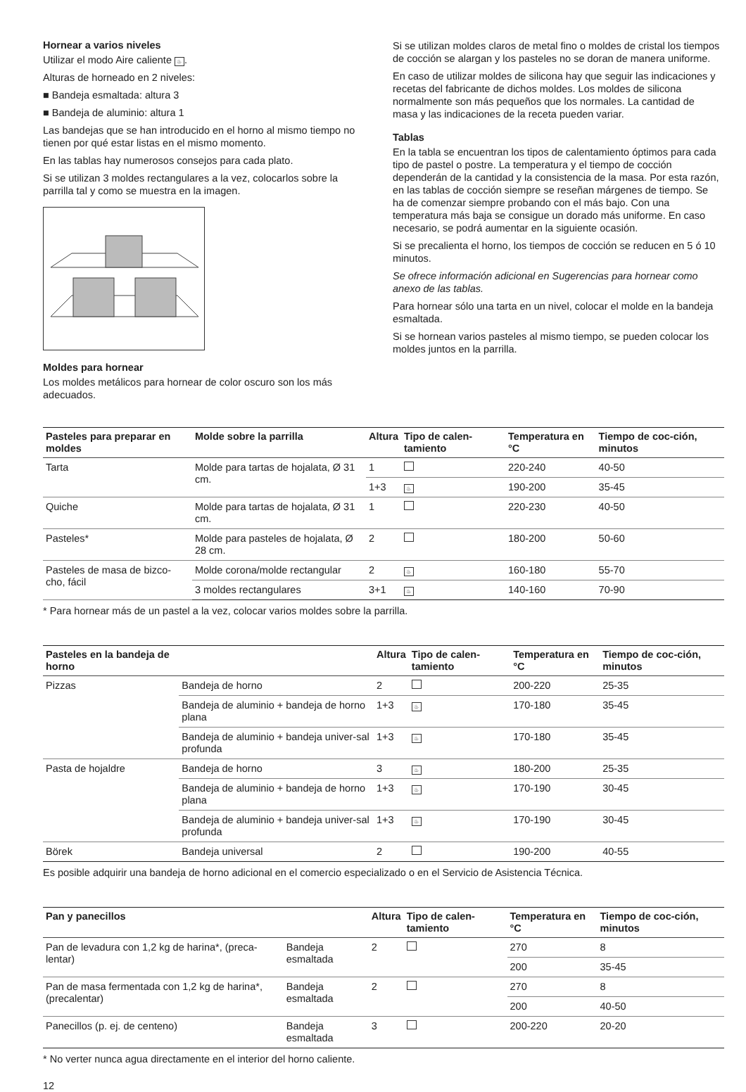Hornear a varios niveles
Utilizar el modo Aire caliente ♨.
Alturas de horneado en 2 niveles:
■ Bandeja esmaltada: altura 3
■ Bandeja de aluminio: altura 1
Las bandejas que se han introducido en el horno al mismo tiempo no tienen por qué estar listas en el mismo momento.
En las tablas hay numerosos consejos para cada plato.
Si se utilizan 3 moldes rectangulares a la vez, colocarlos sobre la parrilla tal y como se muestra en la imagen.
Moldes para hornear
Los moldes metálicos para hornear de color oscuro son los más adecuados.
Si se utilizan moldes claros de metal fino o moldes de cristal los tiempos de cocción se alargan y los pasteles no se doran de manera uniforme.
En caso de utilizar moldes de silicona hay que seguir las indicaciones y recetas del fabricante de dichos moldes. Los moldes de silicona normalmente son más pequeños que los normales. La cantidad de masa y las indicaciones de la receta pueden variar.
Tablas
En la tabla se encuentran los tipos de calentamiento óptimos para cada tipo de pastel o postre. La temperatura y el tiempo de cocción dependerán de la cantidad y la consistencia de la masa. Por esta razón, en las tablas de cocción siempre se reseñan márgenes de tiempo. Se ha de comenzar siempre probando con el más bajo. Con una temperatura más baja se consigue un dorado más uniforme. En caso necesario, se podrá aumentar en la siguiente ocasión.
Si se precalienta el horno, los tiempos de cocción se reducen en 5 ó 10 minutos.
Se ofrece información adicional en Sugerencias para hornear como anexo de las tablas.
Para hornear sólo una tarta en un nivel, colocar el molde en la bandeja esmaltada.
Si se hornean varios pasteles al mismo tiempo, se pueden colocar los moldes juntos en la parrilla.
| Pasteles para preparar en moldes | Molde sobre la parrilla | Altura | Tipo de calen-tamiento | Temperatura en °C | Tiempo de coc-ción, minutos |
| --- | --- | --- | --- | --- | --- |
| Tarta | Molde para tartas de hojalata, Ø 31 cm. | 1 | | 220-240 | 40-50 |
| | | 1+3 | ♨ | 190-200 | 35-45 |
| Quiche | Molde para tartas de hojalata, Ø 31 cm. | 1 | | 220-230 | 40-50 |
| Pasteles* | Molde para pasteles de hojalata, Ø 28 cm. | 2 | | 180-200 | 50-60 |
| Pasteles de masa de bizco-cho, fácil | Molde corona/molde rectangular | 2 | ♨ | 160-180 | 55-70 |
| | 3 moldes rectangulares | 3+1 | ♨ | 140-160 | 70-90 |
* Para hornear más de un pastel a la vez, colocar varios moldes sobre la parrilla.
| Pasteles en la bandeja de horno | | Altura | Tipo de calen-tamiento | Temperatura en °C | Tiempo de coc-ción, minutos |
| --- | --- | --- | --- | --- | --- |
| Pizzas | Bandeja de horno | 2 | | 200-220 | 25-35 |
| | Bandeja de aluminio + bandeja de horno plana | 1+3 | ♨ | 170-180 | 35-45 |
| | Bandeja de aluminio + bandeja univer-sal profunda | 1+3 | ♨ | 170-180 | 35-45 |
| Pasta de hojaldre | Bandeja de horno | 3 | ♨ | 180-200 | 25-35 |
| | Bandeja de aluminio + bandeja de horno plana | 1+3 | ♨ | 170-190 | 30-45 |
| | Bandeja de aluminio + bandeja univer-sal profunda | 1+3 | ♨ | 170-190 | 30-45 |
| Börek | Bandeja universal | 2 | | 190-200 | 40-55 |
Es posible adquirir una bandeja de horno adicional en el comercio especializado o en el Servicio de Asistencia Técnica.
| Pan y panecillos | | Altura | Tipo de calen-tamiento | Temperatura en °C | Tiempo de coc-ción, minutos |
| --- | --- | --- | --- | --- | --- |
| Pan de levadura con 1,2 kg de harina*, (preca-lentar) | Bandeja esmaltada | 2 | | 270 | 8 |
| | | | | 200 | 35-45 |
| Pan de masa fermentada con 1,2 kg de harina*, (precalentar) | Bandeja esmaltada | 2 | | 270 | 8 |
| | | | | 200 | 40-50 |
| Panecillos (p. ej. de centeno) | Bandeja esmaltada | 3 | | 200-220 | 20-20 |
* No verter nunca agua directamente en el interior del horno caliente.
12